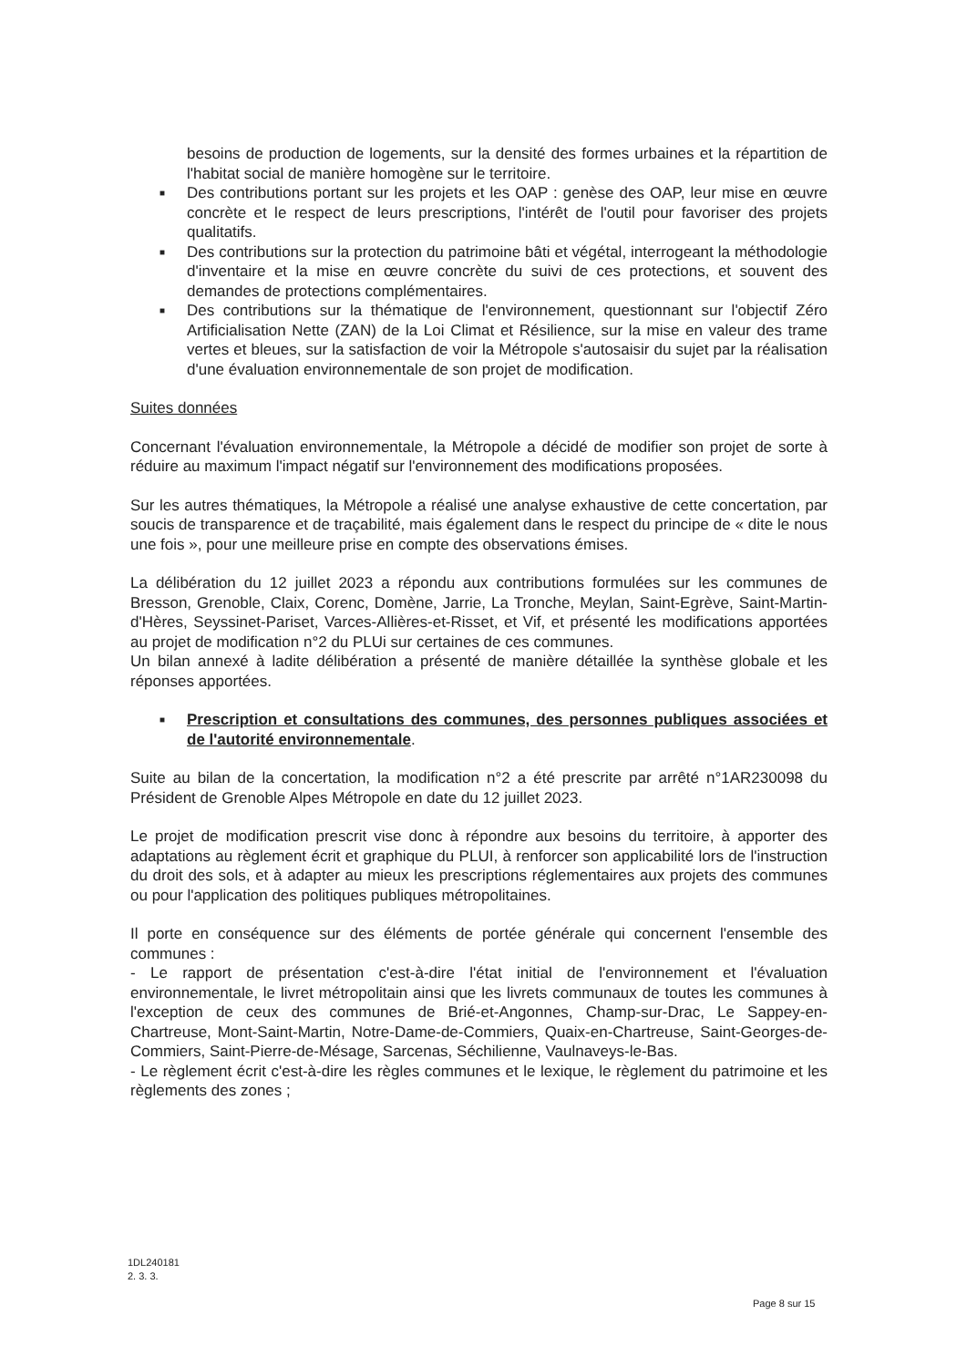besoins de production de logements, sur la densité des formes urbaines et la répartition de l'habitat social de manière homogène sur le territoire.
■ Des contributions portant sur les projets et les OAP : genèse des OAP, leur mise en œuvre concrète et le respect de leurs prescriptions, l'intérêt de l'outil pour favoriser des projets qualitatifs.
■ Des contributions sur la protection du patrimoine bâti et végétal, interrogeant la méthodologie d'inventaire et la mise en œuvre concrète du suivi de ces protections, et souvent des demandes de protections complémentaires.
■ Des contributions sur la thématique de l'environnement, questionnant sur l'objectif Zéro Artificialisation Nette (ZAN) de la Loi Climat et Résilience, sur la mise en valeur des trame vertes et bleues, sur la satisfaction de voir la Métropole s'autosaisir du sujet par la réalisation d'une évaluation environnementale de son projet de modification.
Suites données
Concernant l'évaluation environnementale, la Métropole a décidé de modifier son projet de sorte à réduire au maximum l'impact négatif sur l'environnement des modifications proposées.
Sur les autres thématiques, la Métropole a réalisé une analyse exhaustive de cette concertation, par soucis de transparence et de traçabilité, mais également dans le respect du principe de « dite le nous une fois », pour une meilleure prise en compte des observations émises.
La délibération du 12 juillet 2023 a répondu aux contributions formulées sur les communes de Bresson, Grenoble, Claix, Corenc, Domène, Jarrie, La Tronche, Meylan, Saint-Egrève, Saint-Martin-d'Hères, Seyssinet-Pariset, Varces-Allières-et-Risset, et Vif, et présenté les modifications apportées au projet de modification n°2 du PLUi sur certaines de ces communes.
Un bilan annexé à ladite délibération a présenté de manière détaillée la synthèse globale et les réponses apportées.
■ Prescription et consultations des communes, des personnes publiques associées et de l'autorité environnementale.
Suite au bilan de la concertation, la modification n°2 a été prescrite par arrêté n°1AR230098 du Président de Grenoble Alpes Métropole en date du 12 juillet 2023.
Le projet de modification prescrit vise donc à répondre aux besoins du territoire, à apporter des adaptations au règlement écrit et graphique du PLUI, à renforcer son applicabilité lors de l'instruction du droit des sols, et à adapter au mieux les prescriptions réglementaires aux projets des communes ou pour l'application des politiques publiques métropolitaines.
Il porte en conséquence sur des éléments de portée générale qui concernent l'ensemble des communes :
- Le rapport de présentation c'est-à-dire l'état initial de l'environnement et l'évaluation environnementale, le livret métropolitain ainsi que les livrets communaux de toutes les communes à l'exception de ceux des communes de Brié-et-Angonnes, Champ-sur-Drac, Le Sappey-en-Chartreuse, Mont-Saint-Martin, Notre-Dame-de-Commiers, Quaix-en-Chartreuse, Saint-Georges-de-Commiers, Saint-Pierre-de-Mésage, Sarcenas, Séchilienne, Vaulnaveys-le-Bas.
- Le règlement écrit c'est-à-dire les règles communes et le lexique, le règlement du patrimoine et les règlements des zones ;
1DL240181
2. 3. 3.
Page 8 sur 15